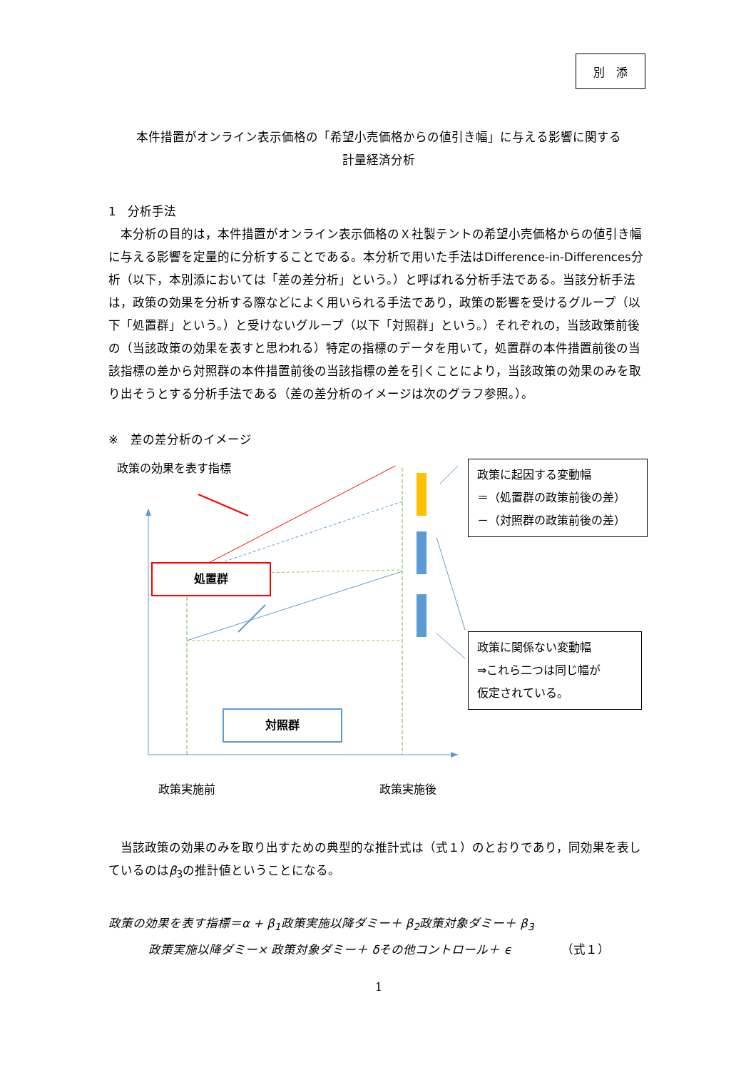別　添
本件措置がオンライン表示価格の「希望小売価格からの値引き幅」に与える影響に関する
計量経済分析
1　分析手法
本分析の目的は，本件措置がオンライン表示価格のＸ社製テントの希望小売価格からの値引き幅に与える影響を定量的に分析することである。本分析で用いた手法はDifference-in-Differences分析（以下，本別添においては「差の差分析」という。）と呼ばれる分析手法である。当該分析手法は，政策の効果を分析する際などによく用いられる手法であり，政策の影響を受けるグループ（以下「処置群」という。）と受けないグループ（以下「対照群」という。）それぞれの，当該政策前後の（当該政策の効果を表すと思われる）特定の指標のデータを用いて，処置群の本件措置前後の当該指標の差から対照群の本件措置前後の当該指標の差を引くことにより，当該政策の効果のみを取り出そうとする分析手法である（差の差分析のイメージは次のグラフ参照。）。
※　差の差分析のイメージ
政策の効果を表す指標
処置群
対照群
政策に起因する変動幅
＝（処置群の政策前後の差）
－（対照群の政策前後の差）
政策に関係ない変動幅
⇒これら二つは同じ幅が
仮定されている。
政策実施前 政策実施後
当該政策の効果のみを取り出すための典型的な推計式は（式１）のとおりであり，同効果を表しているのはβ<sub>3</sub>の推計値ということになる。
政策の効果を表す指標＝α + β<sub>1</sub>政策実施以降ダミー＋ β<sub>2</sub>政策対象ダミー＋ β<sub>3</sub>
政策実施以降ダミー× 政策対象ダミー＋ δその他コントロール＋ ϵ （式１）
1